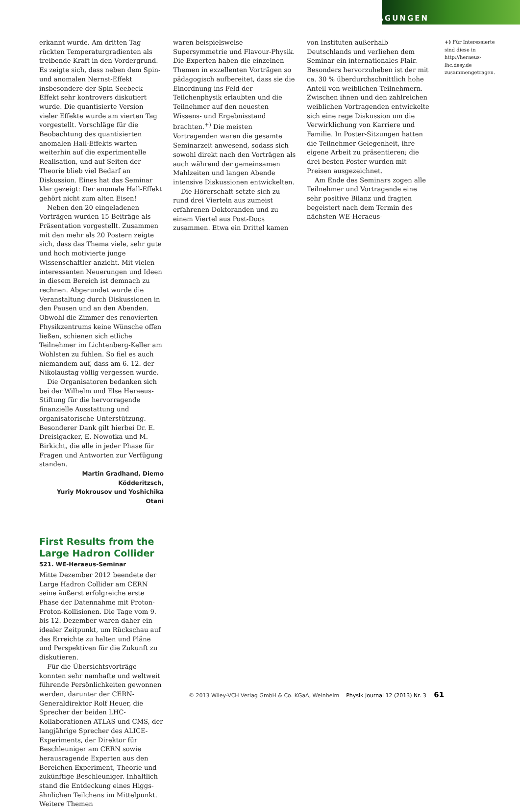TAGUNGEN
erkannt wurde. Am dritten Tag rückten Temperaturgradienten als treibende Kraft in den Vordergrund. Es zeigte sich, dass neben dem Spin- und anomalen Nernst-Effekt insbesondere der Spin-Seebeck-Effekt sehr kontrovers diskutiert wurde. Die quantisierte Version vieler Effekte wurde am vierten Tag vorgestellt. Vorschläge für die Beobachtung des quantisierten anomalen Hall-Effekts warten weiterhin auf die experimentelle Realisation, und auf Seiten der Theorie blieb viel Bedarf an Diskussion. Eines hat das Seminar klar gezeigt: Der anomale Hall-Effekt gehört nicht zum alten Eisen!
Neben den 20 eingeladenen Vorträgen wurden 15 Beiträge als Präsentation vorgestellt. Zusammen mit den mehr als 20 Postern zeigte sich, dass das Thema viele, sehr gute und hoch motivierte junge Wissenschaftler anzieht. Mit vielen interessanten Neuerungen und Ideen in diesem Bereich ist demnach zu rechnen. Abgerundet wurde die Veranstaltung durch Diskussionen in den Pausen und an den Abenden. Obwohl die Zimmer des renovierten Physikzentrums keine Wünsche offen ließen, schienen sich etliche Teilnehmer im Lichtenberg-Keller am Wohlsten zu fühlen. So fiel es auch niemandem auf, dass am 6. 12. der Nikolaustag völlig vergessen wurde.
Die Organisatoren bedanken sich bei der Wilhelm und Else Heraeus-Stiftung für die hervorragende finanzielle Ausstattung und organisatorische Unterstützung. Besonderer Dank gilt hierbei Dr. E. Dreisigacker, E. Nowotka und M. Birkicht, die alle in jeder Phase für Fragen und Antworten zur Verfügung standen.
Martin Gradhand, Diemo Ködderitzsch,
Yuriy Mokrousov und Yoshichika Otani
First Results from the Large Hadron Collider
521. WE-Heraeus-Seminar
Mitte Dezember 2012 beendete der Large Hadron Collider am CERN seine äußerst erfolgreiche erste Phase der Datennahme mit Proton-Proton-Kollisionen. Die Tage vom 9. bis 12. Dezember waren daher ein idealer Zeitpunkt, um Rückschau auf das Erreichte zu halten und Pläne und Perspektiven für die Zukunft zu diskutieren.
Für die Übersichtsvorträge konnten sehr namhafte und weltweit führende Persönlichkeiten gewonnen werden, darunter der CERN-Generaldirektor Rolf Heuer, die Sprecher der beiden LHC-Kollaborationen ATLAS und CMS, der langjährige Sprecher des ALICE-Experiments, der Direktor für Beschleuniger am CERN sowie herausragende Experten aus den Bereichen Experiment, Theorie und zukünftige Beschleuniger. Inhaltlich stand die Entdeckung eines Higgs-ähnlichen Teilchens im Mittelpunkt. Weitere Themen
waren beispielsweise Supersymmetrie und Flavour-Physik. Die Experten haben die einzelnen Themen in exzellenten Vorträgen so pädagogisch aufbereitet, dass sie die Einordnung ins Feld der Teilchenphysik erlaubten und die Teilnehmer auf den neuesten Wissens- und Ergebnisstand brachten.<sup>+)</sup> Die meisten Vortragenden waren die gesamte Seminarzeit anwesend, sodass sich sowohl direkt nach den Vorträgen als auch während der gemeinsamen Mahlzeiten und langen Abende intensive Diskussionen entwickelten.
Die Hörerschaft setzte sich zu rund drei Vierteln aus zumeist erfahrenen Doktoranden und zu einem Viertel aus Post-Docs zusammen. Etwa ein Drittel kamen
von Instituten außerhalb Deutschlands und verliehen dem Seminar ein internationales Flair. Besonders hervorzuheben ist der mit ca. 30 % überdurchschnittlich hohe Anteil von weiblichen Teilnehmern. Zwischen ihnen und den zahlreichen weiblichen Vortragenden entwickelte sich eine rege Diskussion um die Verwirklichung von Karriere und Familie. In Poster-Sitzungen hatten die Teilnehmer Gelegenheit, ihre eigene Arbeit zu präsentieren; die drei besten Poster wurden mit Preisen ausgezeichnet.
Am Ende des Seminars zogen alle Teilnehmer und Vortragende eine sehr positive Bilanz und fragten begeistert nach dem Termin des nächsten WE-Heraeus-
+) Für Interessierte sind diese in http://heraeus-lhc.desy.de zusammengetragen.
© 2013 Wiley-VCH Verlag GmbH & Co. KGaA, Weinheim Physik Journal 12 (2013) Nr. 3 61